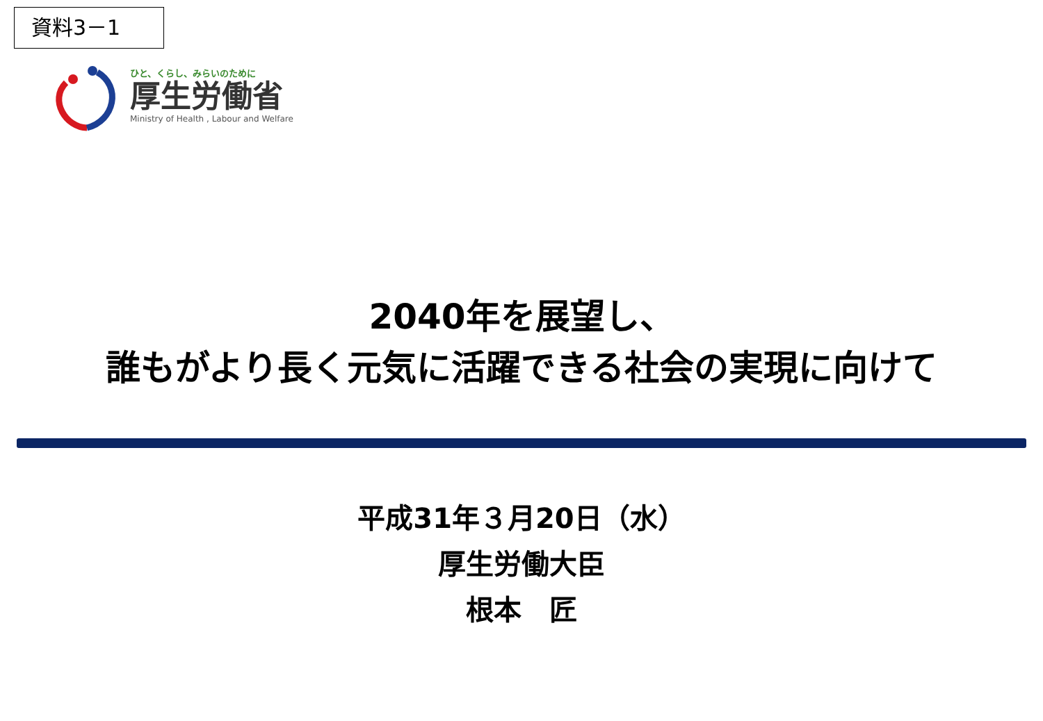資料3－1
ひと、くらし、みらいのために
厚生労働省
Ministry of Health , Labour and Welfare
2040年を展望し、
誰もがより長く元気に活躍できる社会の実現に向けて
平成31年３月20日（水）
厚生労働大臣
根本　匠